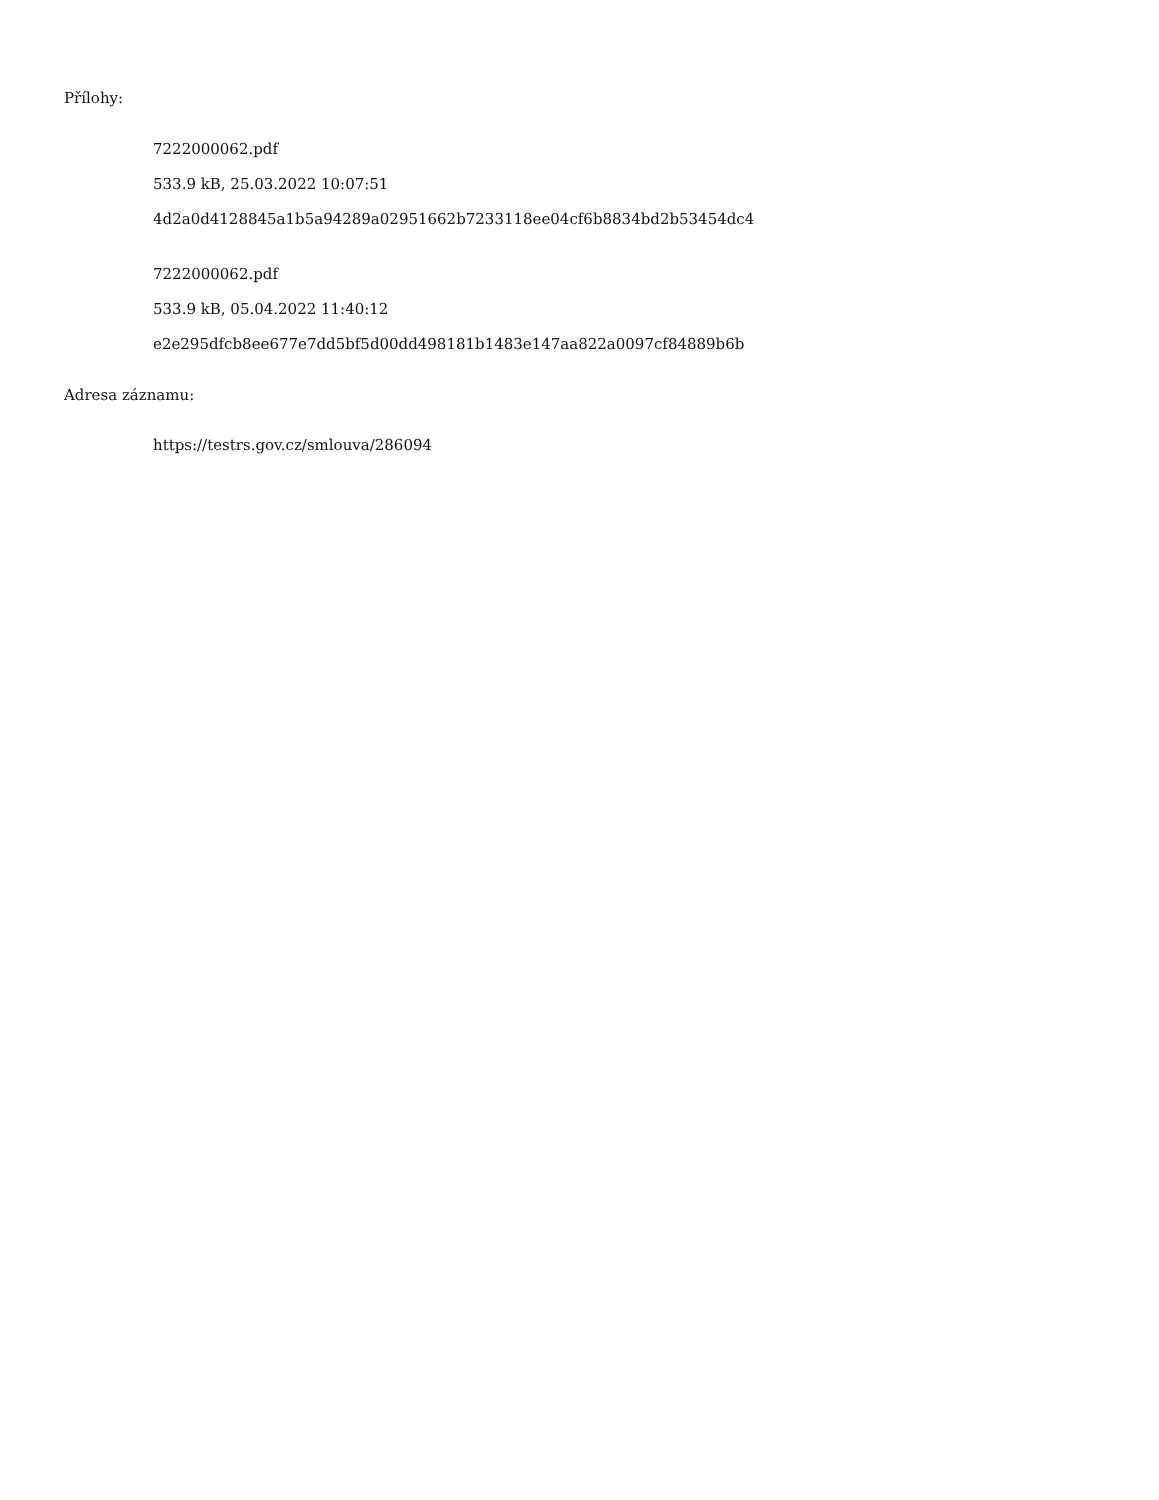Přílohy:
7222000062.pdf
533.9 kB, 25.03.2022 10:07:51
4d2a0d4128845a1b5a94289a02951662b7233118ee04cf6b8834bd2b53454dc4
7222000062.pdf
533.9 kB, 05.04.2022 11:40:12
e2e295dfcb8ee677e7dd5bf5d00dd498181b1483e147aa822a0097cf84889b6b
Adresa záznamu:
https://testrs.gov.cz/smlouva/286094